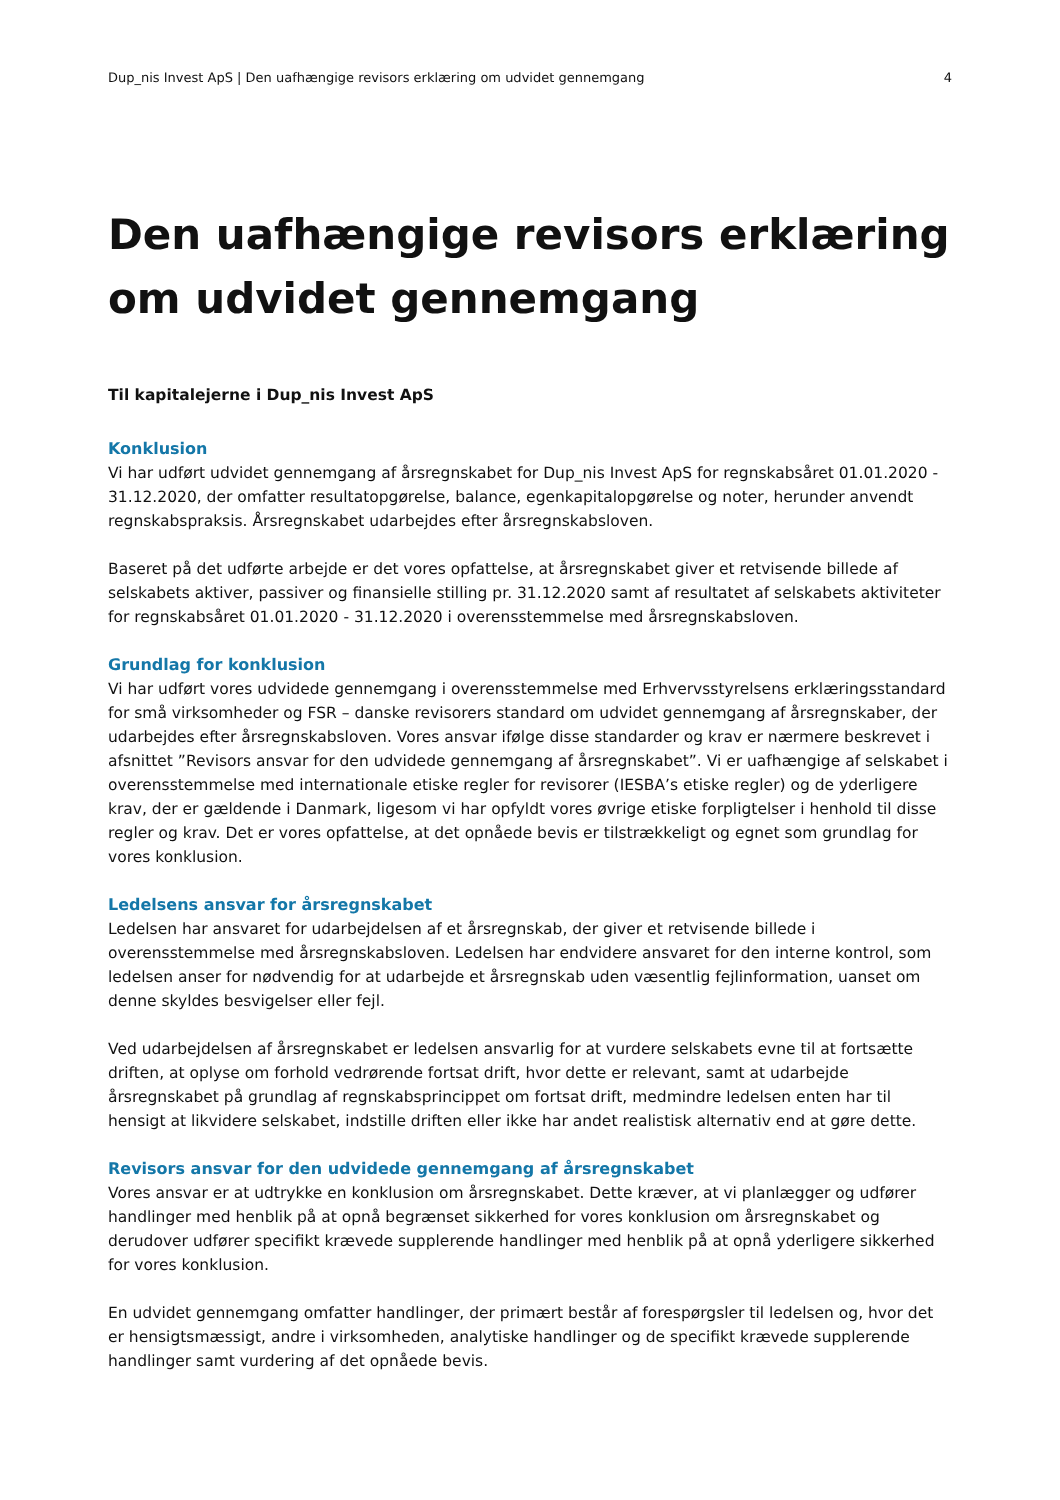Dup_nis Invest ApS | Den uafhængige revisors erklæring om udvidet gennemgang 4
Den uafhængige revisors erklæring om udvidet gennemgang
Til kapitalejerne i Dup_nis Invest ApS
Konklusion
Vi har udført udvidet gennemgang af årsregnskabet for Dup_nis Invest ApS for regnskabsåret 01.01.2020 - 31.12.2020, der omfatter resultatopgørelse, balance, egenkapitalopgørelse og noter, herunder anvendt regnskabspraksis. Årsregnskabet udarbejdes efter årsregnskabsloven.
Baseret på det udførte arbejde er det vores opfattelse, at årsregnskabet giver et retvisende billede af selskabets aktiver, passiver og finansielle stilling pr. 31.12.2020 samt af resultatet af selskabets aktiviteter for regnskabsåret 01.01.2020 - 31.12.2020 i overensstemmelse med årsregnskabsloven.
Grundlag for konklusion
Vi har udført vores udvidede gennemgang i overensstemmelse med Erhvervsstyrelsens erklæringsstandard for små virksomheder og FSR – danske revisorers standard om udvidet gennemgang af årsregnskaber, der udarbejdes efter årsregnskabsloven. Vores ansvar ifølge disse standarder og krav er nærmere beskrevet i afsnittet ”Revisors ansvar for den udvidede gennemgang af årsregnskabet”. Vi er uafhængige af selskabet i overensstemmelse med internationale etiske regler for revisorer (IESBA’s etiske regler) og de yderligere krav, der er gældende i Danmark, ligesom vi har opfyldt vores øvrige etiske forpligtelser i henhold til disse regler og krav. Det er vores opfattelse, at det opnåede bevis er tilstrækkeligt og egnet som grundlag for vores konklusion.
Ledelsens ansvar for årsregnskabet
Ledelsen har ansvaret for udarbejdelsen af et årsregnskab, der giver et retvisende billede i overensstemmelse med årsregnskabsloven. Ledelsen har endvidere ansvaret for den interne kontrol, som ledelsen anser for nødvendig for at udarbejde et årsregnskab uden væsentlig fejlinformation, uanset om denne skyldes besvigelser eller fejl.
Ved udarbejdelsen af årsregnskabet er ledelsen ansvarlig for at vurdere selskabets evne til at fortsætte driften, at oplyse om forhold vedrørende fortsat drift, hvor dette er relevant, samt at udarbejde årsregnskabet på grundlag af regnskabsprincippet om fortsat drift, medmindre ledelsen enten har til hensigt at likvidere selskabet, indstille driften eller ikke har andet realistisk alternativ end at gøre dette.
Revisors ansvar for den udvidede gennemgang af årsregnskabet
Vores ansvar er at udtrykke en konklusion om årsregnskabet. Dette kræver, at vi planlægger og udfører handlinger med henblik på at opnå begrænset sikkerhed for vores konklusion om årsregnskabet og derudover udfører specifikt krævede supplerende handlinger med henblik på at opnå yderligere sikkerhed for vores konklusion.
En udvidet gennemgang omfatter handlinger, der primært består af forespørgsler til ledelsen og, hvor det er hensigtsmæssigt, andre i virksomheden, analytiske handlinger og de specifikt krævede supplerende handlinger samt vurdering af det opnåede bevis.